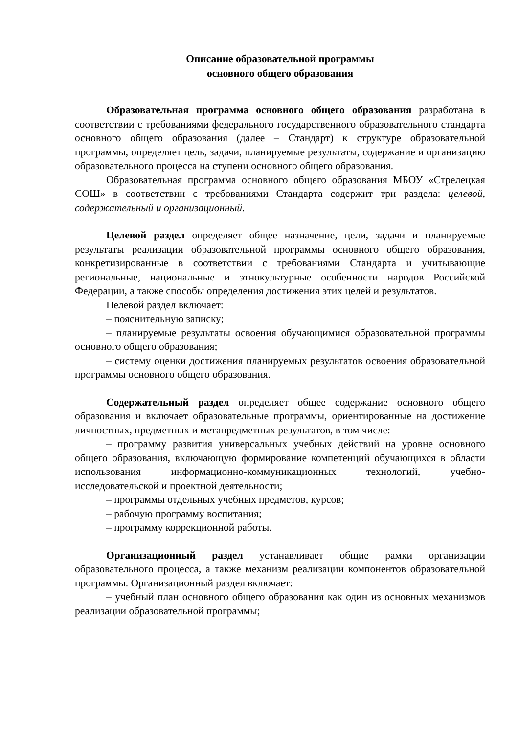Описание образовательной программы
основного общего образования
Образовательная программа основного общего образования разработана в соответствии с требованиями федерального государственного образовательного стандарта основного общего образования (далее – Стандарт) к структуре образовательной программы, определяет цель, задачи, планируемые результаты, содержание и организацию образовательного процесса на ступени основного общего образования.
Образовательная программа основного общего образования МБОУ «Стрелецкая СОШ» в соответствии с требованиями Стандарта содержит три раздела: целевой, содержательный и организационный.
Целевой раздел определяет общее назначение, цели, задачи и планируемые результаты реализации образовательной программы основного общего образования, конкретизированные в соответствии с требованиями Стандарта и учитывающие региональные, национальные и этнокультурные особенности народов Российской Федерации, а также способы определения достижения этих целей и результатов.
Целевой раздел включает:
– пояснительную записку;
– планируемые результаты освоения обучающимися образовательной программы основного общего образования;
– систему оценки достижения планируемых результатов освоения образовательной программы основного общего образования.
Содержательный раздел определяет общее содержание основного общего образования и включает образовательные программы, ориентированные на достижение личностных, предметных и метапредметных результатов, в том числе:
– программу развития универсальных учебных действий на уровне основного общего образования, включающую формирование компетенций обучающихся в области использования информационно-коммуникационных технологий, учебно-исследовательской и проектной деятельности;
– программы отдельных учебных предметов, курсов;
– рабочую программу воспитания;
– программу коррекционной работы.
Организационный раздел устанавливает общие рамки организации образовательного процесса, а также механизм реализации компонентов образовательной программы. Организационный раздел включает:
– учебный план основного общего образования как один из основных механизмов реализации образовательной программы;